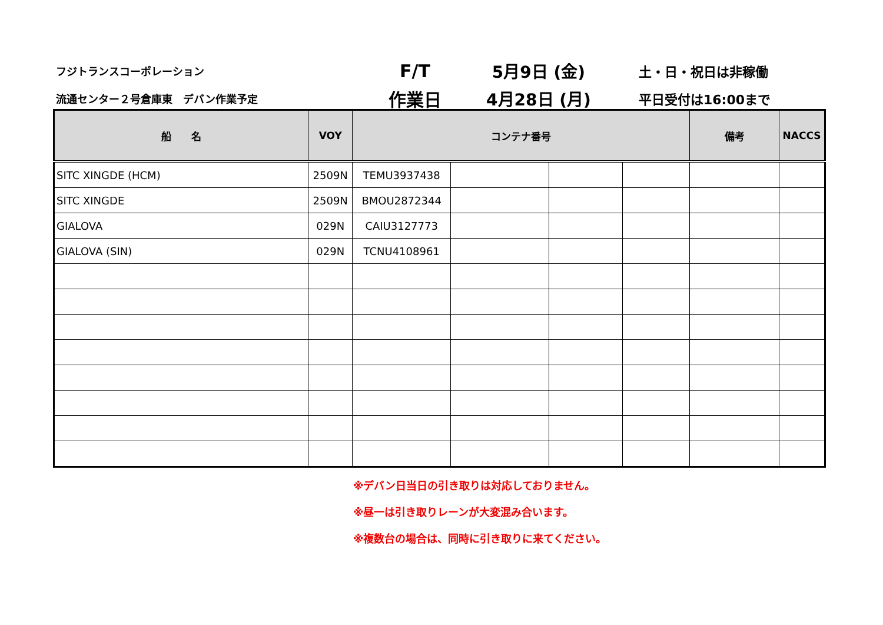フジトランスコーポレーション
F/T 5月9日 (金)
土・日・祝日は非稼働
流通センター２号倉庫東　デバン作業予定
作業日 4月28日 (月)
平日受付は16:00まで
| 船 名 | VOY | コンテナ番号 | | | | 備考 | NACCS |
| --- | --- | --- | --- | --- | --- | --- | --- |
| SITC XINGDE (HCM) | 2509N | TEMU3937438 | | | | | |
| SITC XINGDE | 2509N | BMOU2872344 | | | | | |
| GIALOVA | 029N | CAIU3127773 | | | | | |
| GIALOVA (SIN) | 029N | TCNU4108961 | | | | | |
※デバン日当日の引き取りは対応しておりません。
※昼一は引き取りレーンが大変混み合います。
※複数台の場合は、同時に引き取りに来てください。